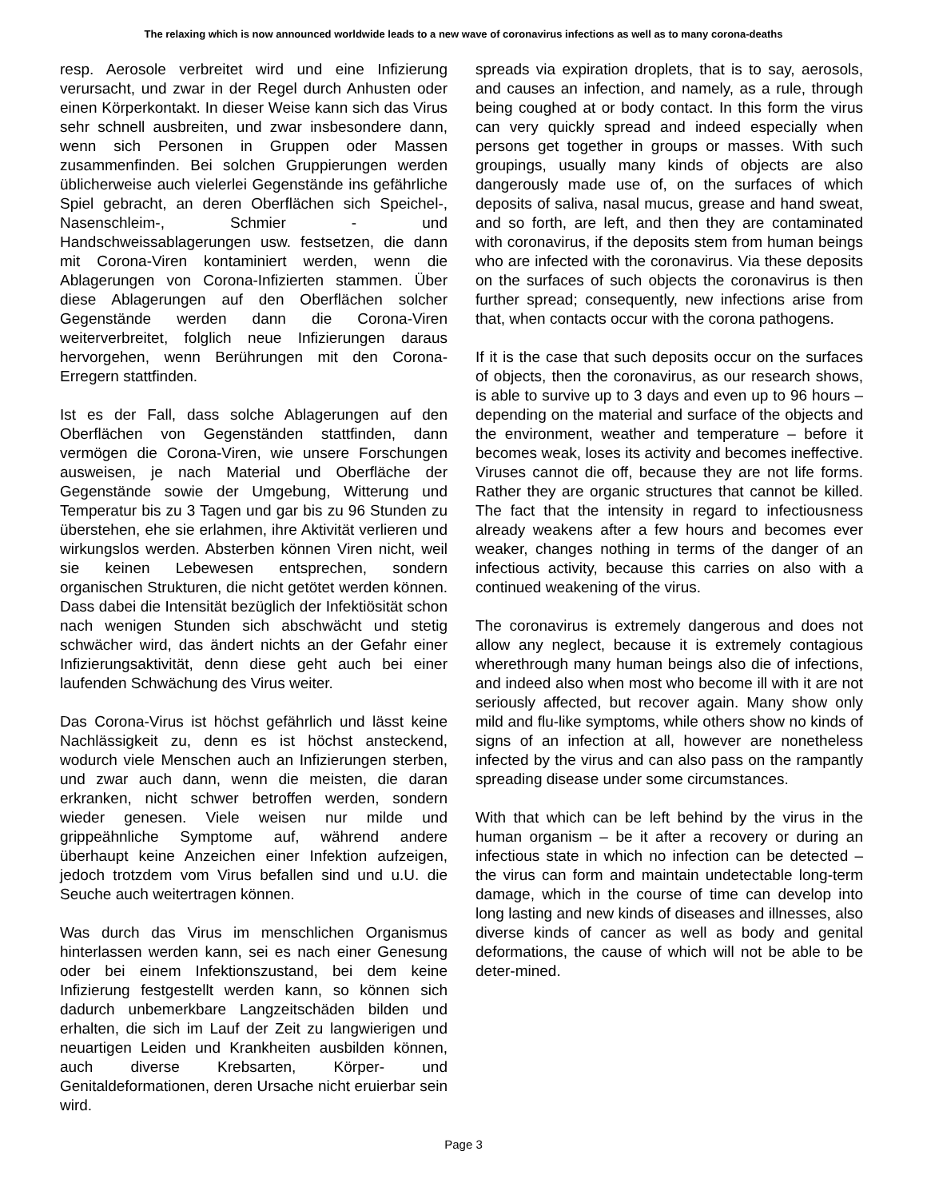The relaxing which is now announced worldwide leads to a new wave of coronavirus infections as well as to many corona-deaths
resp. Aerosole verbreitet wird und eine Infizierung verursacht, und zwar in der Regel durch Anhusten oder einen Körperkontakt. In dieser Weise kann sich das Virus sehr schnell ausbreiten, und zwar insbesondere dann, wenn sich Personen in Gruppen oder Massen zusammenfinden. Bei solchen Gruppierungen werden üblicherweise auch vielerlei Gegenstände ins gefährliche Spiel gebracht, an deren Oberflächen sich Speichel-, Nasenschleim-, Schmier - und Handschweissablagerungen usw. festsetzen, die dann mit Corona-Viren kontaminiert werden, wenn die Ablagerungen von Corona-Infizierten stammen. Über diese Ablagerungen auf den Oberflächen solcher Gegenstände werden dann die Corona-Viren weiterverbreitet, folglich neue Infizierungen daraus hervorgehen, wenn Berührungen mit den Corona-Erregern stattfinden.
Ist es der Fall, dass solche Ablagerungen auf den Oberflächen von Gegenständen stattfinden, dann vermögen die Corona-Viren, wie unsere Forschungen ausweisen, je nach Material und Oberfläche der Gegenstände sowie der Umgebung, Witterung und Temperatur bis zu 3 Tagen und gar bis zu 96 Stunden zu überstehen, ehe sie erlahmen, ihre Aktivität verlieren und wirkungslos werden. Absterben können Viren nicht, weil sie keinen Lebewesen entsprechen, sondern organischen Strukturen, die nicht getötet werden können. Dass dabei die Intensität bezüglich der Infektiösität schon nach wenigen Stunden sich abschwächt und stetig schwächer wird, das ändert nichts an der Gefahr einer Infizierungsaktivität, denn diese geht auch bei einer laufenden Schwächung des Virus weiter.
Das Corona-Virus ist höchst gefährlich und lässt keine Nachlässigkeit zu, denn es ist höchst ansteckend, wodurch viele Menschen auch an Infizierungen sterben, und zwar auch dann, wenn die meisten, die daran erkranken, nicht schwer betroffen werden, sondern wieder genesen. Viele weisen nur milde und grippeähnliche Symptome auf, während andere überhaupt keine Anzeichen einer Infektion aufzeigen, jedoch trotzdem vom Virus befallen sind und u.U. die Seuche auch weitertragen können.
Was durch das Virus im menschlichen Organismus hinterlassen werden kann, sei es nach einer Genesung oder bei einem Infektionszustand, bei dem keine Infizierung festgestellt werden kann, so können sich dadurch unbemerkbare Langzeitschäden bilden und erhalten, die sich im Lauf der Zeit zu langwierigen und neuartigen Leiden und Krankheiten ausbilden können, auch diverse Krebsarten, Körper- und Genitaldeformationen, deren Ursache nicht eruierbar sein wird.
spreads via expiration droplets, that is to say, aerosols, and causes an infection, and namely, as a rule, through being coughed at or body contact. In this form the virus can very quickly spread and indeed especially when persons get together in groups or masses. With such groupings, usually many kinds of objects are also dangerously made use of, on the surfaces of which deposits of saliva, nasal mucus, grease and hand sweat, and so forth, are left, and then they are contaminated with coronavirus, if the deposits stem from human beings who are infected with the coronavirus. Via these deposits on the surfaces of such objects the coronavirus is then further spread; consequently, new infections arise from that, when contacts occur with the corona pathogens.
If it is the case that such deposits occur on the surfaces of objects, then the coronavirus, as our research shows, is able to survive up to 3 days and even up to 96 hours – depending on the material and surface of the objects and the environment, weather and temperature – before it becomes weak, loses its activity and becomes ineffective. Viruses cannot die off, because they are not life forms. Rather they are organic structures that cannot be killed. The fact that the intensity in regard to infectiousness already weakens after a few hours and becomes ever weaker, changes nothing in terms of the danger of an infectious activity, because this carries on also with a continued weakening of the virus.
The coronavirus is extremely dangerous and does not allow any neglect, because it is extremely contagious wherethrough many human beings also die of infections, and indeed also when most who become ill with it are not seriously affected, but recover again. Many show only mild and flu-like symptoms, while others show no kinds of signs of an infection at all, however are nonetheless infected by the virus and can also pass on the rampantly spreading disease under some circumstances.
With that which can be left behind by the virus in the human organism – be it after a recovery or during an infectious state in which no infection can be detected – the virus can form and maintain undetectable long-term damage, which in the course of time can develop into long lasting and new kinds of diseases and illnesses, also diverse kinds of cancer as well as body and genital deformations, the cause of which will not be able to be deter-mined.
Page 3